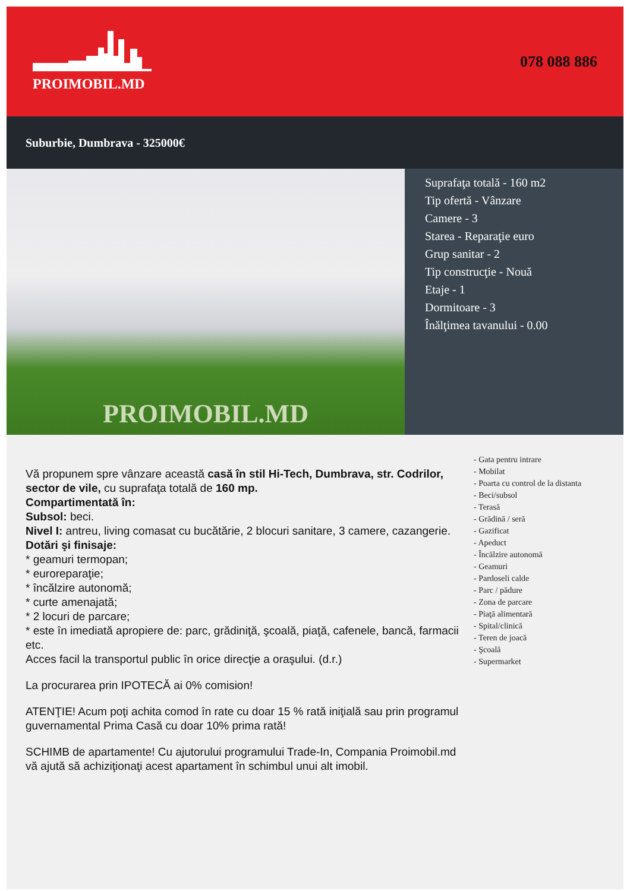PROIMOBIL.MD 078 088 886
Suburbie, Dumbrava - 325000€
PROIMOBIL.MD
Suprafaţa totală - 160 m2
Tip ofertă - Vânzare
Camere - 3
Starea - Reparaţie euro
Grup sanitar - 2
Tip construcţie - Nouă
Etaje - 1
Dormitoare - 3
Înălţimea tavanului - 0.00
Vă propunem spre vânzare această casă în stil Hi-Tech, Dumbrava, str. Codrilor, sector de vile, cu suprafaţa totală de 160 mp.
Compartimentată în:
Subsol: beci.
Nivel I: antreu, living comasat cu bucătărie, 2 blocuri sanitare, 3 camere, cazangerie.
Dotări şi finisaje:
* geamuri termopan;
* euroreparaţie;
* încălzire autonomă;
* curte amenajată;
* 2 locuri de parcare;
* este în imediată apropiere de: parc, grădiniţă, şcoală, piaţă, cafenele, bancă, farmacii etc.
Acces facil la transportul public în orice direcţie a oraşului. (d.r.)
La procurarea prin IPOTECĂ ai 0% comision!
ATENŢIE! Acum poţi achita comod în rate cu doar 15 % rată iniţială sau prin programul guvernamental Prima Casă cu doar 10% prima rată!
SCHIMB de apartamente! Cu ajutorului programului Trade-In, Compania Proimobil.md vă ajută să achiziţionaţi acest apartament în schimbul unui alt imobil.
- Gata pentru intrare
- Mobilat
- Poarta cu control de la distanta
- Beci/subsol
- Terasă
- Grădină / seră
- Gazificat
- Apeduct
- Încălzire autonomă
- Geamuri
- Pardoseli calde
- Parc / pădure
- Zona de parcare
- Piaţă alimentară
- Spital/clinică
- Teren de joacă
- Şcoală
- Supermarket